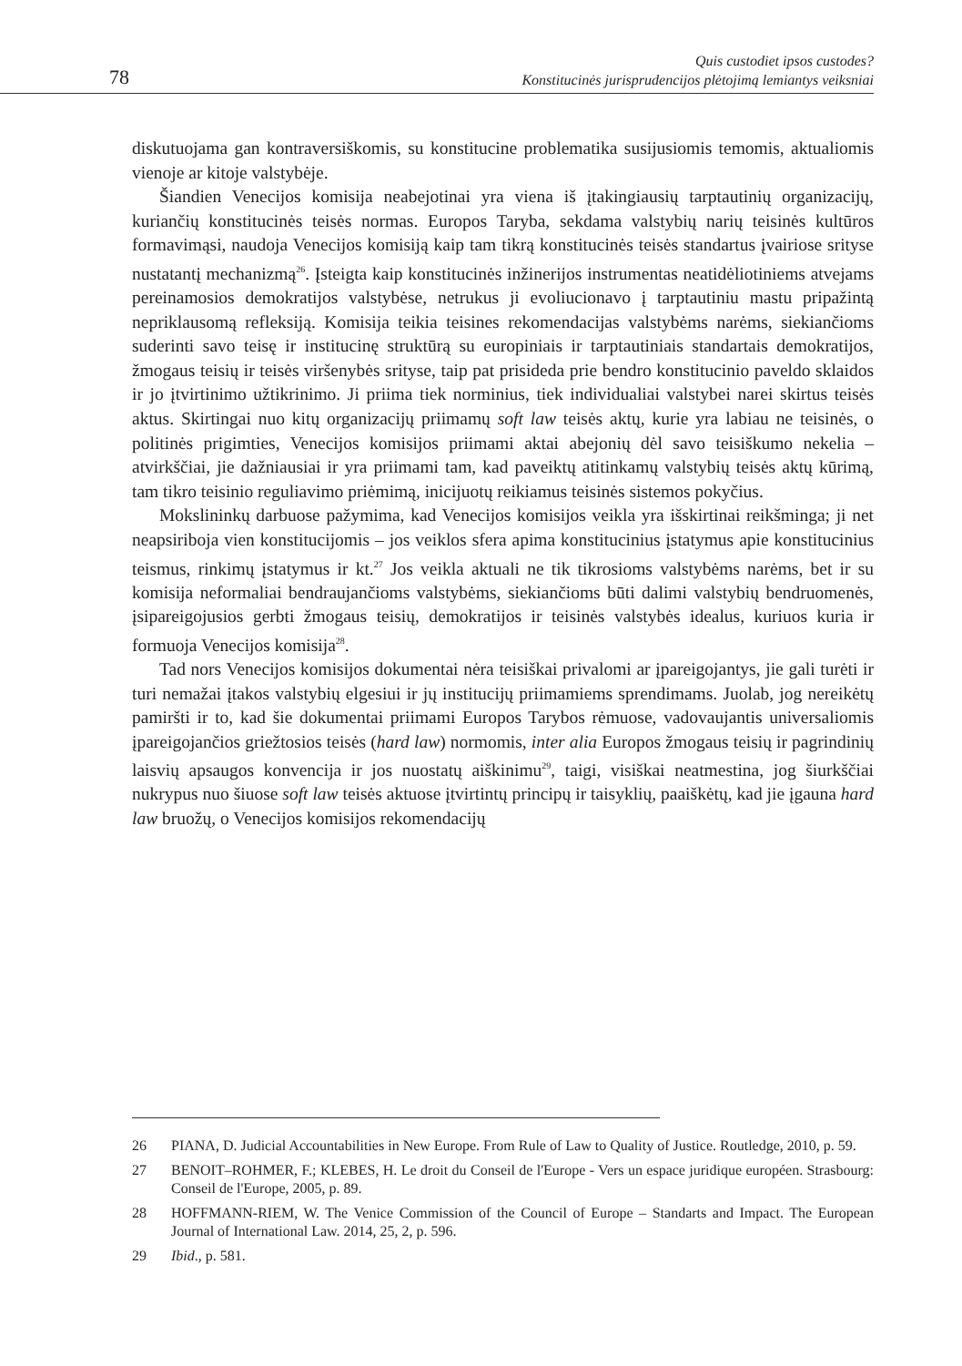78 Quis custodiet ipsos custodes?
Konstitucinės jurisprudencijos plėtojimą lemiantys veiksniai
diskutuojama gan kontraversiškomis, su konstitucine problematika susijusiomis temomis, aktualiomis vienoje ar kitoje valstybėje.
Šiandien Venecijos komisija neabejotinai yra viena iš įtakingiausių tarptautinių organizacijų, kuriančių konstitucinės teisės normas. Europos Taryba, sekdama valstybių narių teisinės kultūros formavimąsi, naudoja Venecijos komisiją kaip tam tikrą konstitucinės teisės standartus įvairiose srityse nustatantį mechanizmą<sup>26</sup>. Įsteigta kaip konstitucinės inžinerijos instrumentas neatidėliotiniems atvejams pereinamosios demokratijos valstybėse, netrukus ji evoliucionavo į tarptautiniu mastu pripažintą nepriklausomą refleksiją. Komisija teikia teisines rekomendacijas valstybėms narėms, siekiančioms suderinti savo teisę ir institucinę struktūrą su europiniais ir tarptautiniais standartais demokratijos, žmogaus teisių ir teisės viršenybės srityse, taip pat prisideda prie bendro konstitucinio paveldo sklaidos ir jo įtvirtinimo užtikrinimo. Ji priima tiek norminius, tiek individualiai valstybei narei skirtus teisės aktus. Skirtingai nuo kitų organizacijų priimamų soft law teisės aktų, kurie yra labiau ne teisinės, o politinės prigimties, Venecijos komisijos priimami aktai abejonių dėl savo teisiškumo nekelia – atvirkščiai, jie dažniausiai ir yra priimami tam, kad paveiktų atitinkamų valstybių teisės aktų kūrimą, tam tikro teisinio reguliavimo priėmimą, inicijuotų reikiamus teisinės sistemos pokyčius.
Mokslininkų darbuose pažymima, kad Venecijos komisijos veikla yra išskirtinai reikšminga; ji net neapsiriboja vien konstitucijomis – jos veiklos sfera apima konstitucinius įstatymus apie konstitucinius teismus, rinkimų įstatymus ir kt.<sup>27</sup> Jos veikla aktuali ne tik tikrosioms valstybėms narėms, bet ir su komisija neformaliai bendraujančioms valstybėms, siekiančioms būti dalimi valstybių bendruomenės, įsipareigojusios gerbti žmogaus teisių, demokratijos ir teisinės valstybės idealus, kuriuos kuria ir formuoja Venecijos komisija<sup>28</sup>.
Tad nors Venecijos komisijos dokumentai nėra teisiškai privalomi ar įpareigojantys, jie gali turėti ir turi nemažai įtakos valstybių elgesiui ir jų institucijų priimamiems sprendimams. Juolab, jog nereikėtų pamiršti ir to, kad šie dokumentai priimami Europos Tarybos rėmuose, vadovaujantis universaliomis įpareigojančios griežtosios teisės (hard law) normomis, inter alia Europos žmogaus teisių ir pagrindinių laisvių apsaugos konvencija ir jos nuostatų aiškinimu<sup>29</sup>, taigi, visiškai neatmestina, jog šiurkščiai nukrypus nuo šiuose soft law teisės aktuose įtvirtintų principų ir taisyklių, paaiškėtų, kad jie įgauna hard law bruožų, o Venecijos komisijos rekomendacijų
26 PIANA, D. Judicial Accountabilities in New Europe. From Rule of Law to Quality of Justice. Routledge, 2010, p. 59.
27 BENOIT–ROHMER, F.; KLEBES, H. Le droit du Conseil de l'Europe - Vers un espace juridique européen. Strasbourg: Conseil de l'Europe, 2005, p. 89.
28 HOFFMANN-RIEM, W. The Venice Commission of the Council of Europe – Standarts and Impact. The European Journal of International Law. 2014, 25, 2, p. 596.
29 Ibid., p. 581.